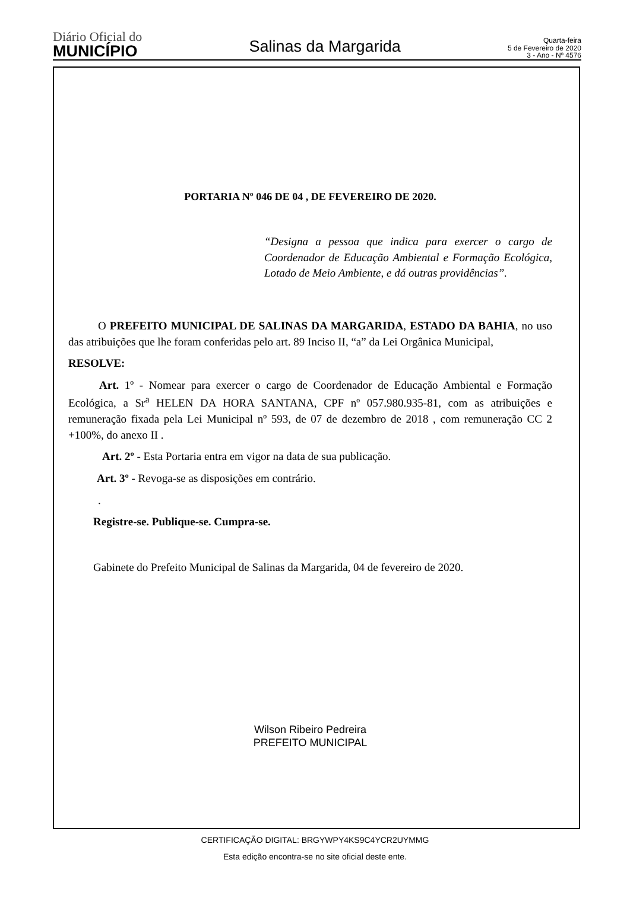Diário Oficial do
MUNICÍPIO
Salinas da Margarida
Quarta-feira
5 de Fevereiro de 2020
3 - Ano - Nº 4576
PORTARIA Nº 046 DE 04 , DE FEVEREIRO DE 2020.
“Designa a pessoa que indica para exercer o cargo de Coordenador de Educação Ambiental e Formação Ecológica, Lotado de Meio Ambiente, e dá outras providências”.
O PREFEITO MUNICIPAL DE SALINAS DA MARGARIDA, ESTADO DA BAHIA, no uso das atribuições que lhe foram conferidas pelo art. 89 Inciso II, “a” da Lei Orgânica Municipal,
RESOLVE:
Art. 1º - Nomear para exercer o cargo de Coordenador de Educação Ambiental e Formação Ecológica, a Sr<sup>a</sup> HELEN DA HORA SANTANA, CPF nº 057.980.935-81, com as atribuições e remuneração fixada pela Lei Municipal nº 593, de 07 de dezembro de 2018 , com remuneração CC 2 +100%, do anexo II .
Art. 2º - Esta Portaria entra em vigor na data de sua publicação.
Art. 3º - Revoga-se as disposições em contrário.
.
Registre-se. Publique-se. Cumpra-se.
Gabinete do Prefeito Municipal de Salinas da Margarida, 04 de fevereiro de 2020.
Wilson Ribeiro Pedreira
PREFEITO MUNICIPAL
CERTIFICAÇÃO DIGITAL: BRGYWPY4KS9C4YCR2UYMMG
Esta edição encontra-se no site oficial deste ente.